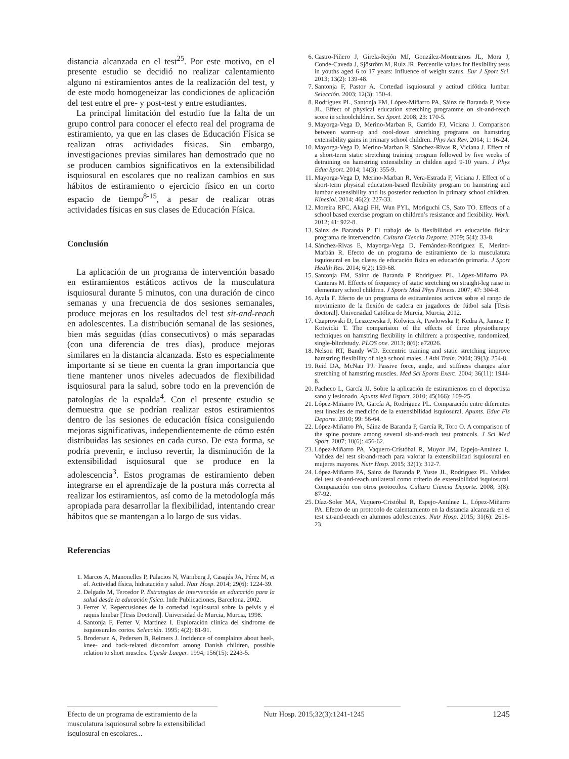distancia alcanzada en el test<sup>25</sup>. Por este motivo, en el presente estudio se decidió no realizar calentamiento alguno ni estiramientos antes de la realización del test, y de este modo homogeneizar las condiciones de aplicación del test entre el pre- y post-test y entre estudiantes.
La principal limitación del estudio fue la falta de un grupo control para conocer el efecto real del programa de estiramiento, ya que en las clases de Educación Física se realizan otras actividades físicas. Sin embargo, investigaciones previas similares han demostrado que no se producen cambios significativos en la extensibilidad isquiosural en escolares que no realizan cambios en sus hábitos de estiramiento o ejercicio físico en un corto espacio de tiempo<sup>8-15</sup>, a pesar de realizar otras actividades físicas en sus clases de Educación Física.
Conclusión
La aplicación de un programa de intervención basado en estiramientos estáticos activos de la musculatura isquiosural durante 5 minutos, con una duración de cinco semanas y una frecuencia de dos sesiones semanales, produce mejoras en los resultados del test sit-and-reach en adolescentes. La distribución semanal de las sesiones, bien más seguidas (días consecutivos) o más separadas (con una diferencia de tres días), produce mejoras similares en la distancia alcanzada. Esto es especialmente importante si se tiene en cuenta la gran importancia que tiene mantener unos niveles adecuados de flexibilidad isquiosural para la salud, sobre todo en la prevención de patologías de la espalda<sup>4</sup>. Con el presente estudio se demuestra que se podrían realizar estos estiramientos dentro de las sesiones de educación física consiguiendo mejoras significativas, independientemente de cómo estén distribuidas las sesiones en cada curso. De esta forma, se podría prevenir, e incluso revertir, la disminución de la extensibilidad isquiosural que se produce en la adolescencia<sup>3</sup>. Estos programas de estiramiento deben integrarse en el aprendizaje de la postura más correcta al realizar los estiramientos, así como de la metodología más apropiada para desarrollar la flexibilidad, intentando crear hábitos que se mantengan a lo largo de sus vidas.
Referencias
1. Marcos A, Manonelles P, Palacios N, Wärnberg J, Casajús JA, Pérez M, et al. Actividad física, hidratación y salud. Nutr Hosp. 2014; 29(6): 1224-39.
2. Delgado M, Tercedor P. Estrategias de intervención en educación para la salud desde la educación física. Inde Publicaciones, Barcelona, 2002.
3. Ferrer V. Repercusiones de la cortedad isquiosural sobre la pelvis y el raquis lumbar [Tesis Doctoral]. Universidad de Murcia, Murcia, 1998.
4. Santonja F, Ferrer V, Martínez I. Exploración clínica del síndrome de isquiosurales cortos. Selección. 1995; 4(2): 81-91.
5. Brodersen A, Pedersen B, Reimers J. Incidence of complaints about heel-, knee- and back-related discomfort among Danish children, possible relation to short muscles. Ugeskr Laeger. 1994; 156(15): 2243-5.
6. Castro-Piñero J, Girela-Rejón MJ, González-Montesinos JL, Mora J, Conde-Caveda J, Sjöström M, Ruiz JR. Percentile values for flexibility tests in youths aged 6 to 17 years: Influence of weight status. Eur J Sport Sci. 2013; 13(2): 139-48.
7. Santonja F, Pastor A. Cortedad isquiosural y actitud cifótica lumbar. Selección. 2003; 12(3): 150-4.
8. Rodríguez PL, Santonja FM, López-Miñarro PA, Sáinz de Baranda P, Yuste JL. Effect of physical education stretching programme on sit-and-reach score in schoolchildren. Sci Sport. 2008; 23: 170-5.
9. Mayorga-Vega D, Merino-Marban R, Garrido FJ, Viciana J. Comparison between warm-up and cool-down stretching programs on hamstring extensibility gains in primary school children. Phys Act Rev. 2014; 1: 16-24.
10. Mayorga-Vega D, Merino-Marban R, Sánchez-Rivas R, Viciana J. Effect of a short-term static stretching training program followed by five weeks of detraining on hamstring extensibility in childen aged 9-10 years. J Phys Educ Sport. 2014; 14(3): 355-9.
11. Mayorga-Vega D, Merino-Marban R, Vera-Estrada F, Viciana J. Effect of a short-term physical education-based flexibility program on hamstring and lumbar extensibility and its posterior reduction in primary school children. Kinesiol. 2014; 46(2): 227-33.
12. Moreira RFC, Akagi FH, Wun PYL, Moriguchi CS, Sato TO. Effects of a school based exercise program on children’s resistance and flexibility. Work. 2012; 41: 922-8.
13. Sainz de Baranda P. El trabajo de la flexibilidad en educación física: programa de intervención. Cultura Ciencia Deporte. 2009; 5(4): 33-8.
14. Sánchez-Rivas E, Mayorga-Vega D, Fernández-Rodríguez E, Merino-Marbán R. Efecto de un programa de estiramiento de la musculatura isquiosural en las clases de educación física en educación primaria. J Sport Health Res. 2014; 6(2): 159-68.
15. Santonja FM, Sáinz de Baranda P, Rodríguez PL, López-Miñarro PA, Canteras M. Effects of frequency of static stretching on straight-leg raise in elementary school children. J Sports Med Phys Fitness. 2007; 47: 304-8.
16. Ayala F. Efecto de un programa de estiramientos activos sobre el rango de movimiento de la flexión de cadera en jugadores de fútbol sala [Tesis doctoral]. Universidad Católica de Murcia, Murcia, 2012.
17. Czaprowski D, Leszczwska J, Kolwicz A, Pawlowska P, Kedra A, Janusz P, Kotwicki T. The comparision of the effects of three physiotherapy techniques on hamstring flexibility in children: a prospective, randomized, single-blindstudy. PLOS one. 2013; 8(6): e72026.
18. Nelson RT, Bandy WD. Eccentric training and static stretching improve hamstring flexibility of high school males. J Athl Train. 2004; 39(3): 254-8.
19. Reid DA, McNair PJ. Passive force, angle, and stiffness changes after stretching of hamstring muscles. Med Sci Sports Exerc. 2004; 36(11): 1944-8.
20. Pacheco L, García JJ. Sobre la aplicación de estiramientos en el deportista sano y lesionado. Apunts Med Esport. 2010; 45(166): 109-25.
21. López-Miñarro PA, García A, Rodríguez PL. Comparación entre diferentes test lineales de medición de la extensibilidad isquiosural. Apunts. Educ Fís Deporte. 2010; 99: 56-64.
22. López-Miñarro PA, Sáinz de Baranda P, García R, Toro O. A comparison of the spine posture among several sit-and-reach test protocols. J Sci Med Sport. 2007; 10(6): 456-62.
23. López-Miñarro PA, Vaquero-Cristóbal R, Muyor JM, Espejo-Antúnez L. Validez del test sit-and-reach para valorar la extensibilidad isquiosural en mujeres mayores. Nutr Hosp. 2015; 32(1): 312-7.
24. López-Miñarro PA, Sainz de Baranda P, Yuste JL, Rodriguez PL. Validez del test sit-and-reach unilateral como criterio de extensibilidad isquiosural. Comparación con otros protocolos. Cultura Ciencia Deporte. 2008; 3(8): 87-92.
25. Díaz-Soler MA, Vaquero-Cristóbal R, Espejo-Antúnez L, López-Miñarro PA. Efecto de un protocolo de calentamiento en la distancia alcanzada en el test sit-and-reach en alumnos adolescentes. Nutr Hosp. 2015; 31(6): 2618-23.
Efecto de un programa de estiramiento de la musculatura isquiosural sobre la extensibilidad isquiosural en escolares...
Nutr Hosp. 2015;32(3):1241-1245
1245